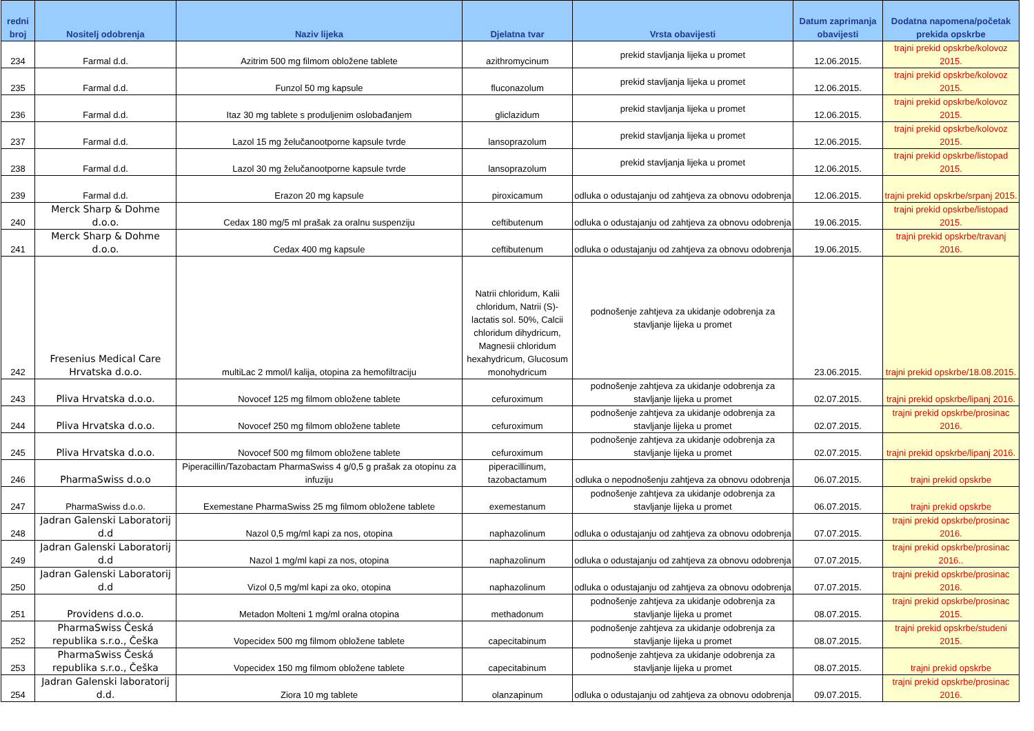| redni broj | Nositelj odobrenja | Naziv lijeka | Djelatna tvar | Vrsta obavijesti | Datum zaprimanja obavijesti | Dodatna napomena/početak prekida opskrbe |
| --- | --- | --- | --- | --- | --- | --- |
| 234 | Farmal d.d. | Azitrim 500 mg filmom obložene tablete | azithromycinum | prekid stavljanja lijeka u promet | 12.06.2015. | trajni prekid opskrbe/kolovoz 2015. |
| 235 | Farmal d.d. | Funzol 50 mg kapsule | fluconazolum | prekid stavljanja lijeka u promet | 12.06.2015. | trajni prekid opskrbe/kolovoz 2015. |
| 236 | Farmal d.d. | Itaz 30 mg tablete s produljenim oslobađanjem | gliclazidum | prekid stavljanja lijeka u promet | 12.06.2015. | trajni prekid opskrbe/kolovoz 2015. |
| 237 | Farmal d.d. | Lazol 15 mg želučanootporne kapsule tvrde | lansoprazolum | prekid stavljanja lijeka u promet | 12.06.2015. | trajni prekid opskrbe/kolovoz 2015. |
| 238 | Farmal d.d. | Lazol 30 mg želučanootporne kapsule tvrde | lansoprazolum | prekid stavljanja lijeka u promet | 12.06.2015. | trajni prekid opskrbe/listopad 2015. |
| 239 | Farmal d.d. | Erazon 20 mg kapsule | piroxicamum | odluka o odustajanju od zahtjeva za obnovu odobrenja | 12.06.2015. | trajni prekid opskrbe/srpanj 2015. |
| 240 | Merck Sharp & Dohme d.o.o. | Cedax 180 mg/5 ml prašak za oralnu suspenziju | ceftibutenum | odluka o odustajanju od zahtjeva za obnovu odobrenja | 19.06.2015. | trajni prekid opskrbe/listopad 2015. |
| 241 | Merck Sharp & Dohme d.o.o. | Cedax 400 mg kapsule | ceftibutenum | odluka o odustajanju od zahtjeva za obnovu odobrenja | 19.06.2015. | trajni prekid opskrbe/travanj 2016. |
| 242 | Fresenius Medical Care Hrvatska d.o.o. | multiLac 2 mmol/l kalija, otopina za hemofiltraciju | Natrii chloridum, Kalii chloridum, Natrii (S)-lactatis sol. 50%, Calcii chloridum dihydricum, Magnesii chloridum hexahydricum, Glucosum monohydricum | podnošenje zahtjeva za ukidanje odobrenja za stavljanje lijeka u promet | 23.06.2015. | trajni prekid opskrbe/18.08.2015. |
| 243 | Pliva Hrvatska d.o.o. | Novocef 125 mg filmom obložene tablete | cefuroximum | podnošenje zahtjeva za ukidanje odobrenja za stavljanje lijeka u promet | 02.07.2015. | trajni prekid opskrbe/lipanj 2016. |
| 244 | Pliva Hrvatska d.o.o. | Novocef 250 mg filmom obložene tablete | cefuroximum | podnošenje zahtjeva za ukidanje odobrenja za stavljanje lijeka u promet | 02.07.2015. | trajni prekid opskrbe/prosinac 2016. |
| 245 | Pliva Hrvatska d.o.o. | Novocef 500 mg filmom obložene tablete | cefuroximum | podnošenje zahtjeva za ukidanje odobrenja za stavljanje lijeka u promet | 02.07.2015. | trajni prekid opskrbe/lipanj 2016. |
| 246 | PharmaSwiss d.o.o | Piperacillin/Tazobactam PharmaSwiss 4 g/0,5 g prašak za otopinu za infuziju | piperacillinum, tazobactamum | odluka o nepodnošenju zahtjeva za obnovu odobrenja | 06.07.2015. | trajni prekid opskrbe |
| 247 | PharmaSwiss d.o.o. | Exemestane PharmaSwiss 25 mg filmom obložene tablete | exemestanum | podnošenje zahtjeva za ukidanje odobrenja za stavljanje lijeka u promet | 06.07.2015. | trajni prekid opskrbe |
| 248 | Jadran Galenski Laboratorij d.d | Nazol 0,5 mg/ml kapi za nos, otopina | naphazolinum | odluka o odustajanju od zahtjeva za obnovu odobrenja | 07.07.2015. | trajni prekid opskrbe/prosinac 2016. |
| 249 | Jadran Galenski Laboratorij d.d | Nazol 1 mg/ml kapi za nos, otopina | naphazolinum | odluka o odustajanju od zahtjeva za obnovu odobrenja | 07.07.2015. | trajni prekid opskrbe/prosinac 2016.. |
| 250 | Jadran Galenski Laboratorij d.d | Vizol 0,5 mg/ml kapi za oko, otopina | naphazolinum | odluka o odustajanju od zahtjeva za obnovu odobrenja | 07.07.2015. | trajni prekid opskrbe/prosinac 2016. |
| 251 | Providens d.o.o. | Metadon Molteni 1 mg/ml oralna otopina | methadonum | podnošenje zahtjeva za ukidanje odobrenja za stavljanje lijeka u promet | 08.07.2015. | trajni prekid opskrbe/prosinac 2015. |
| 252 | PharmaSwiss Česká republika s.r.o., Češka | Vopecidex 500 mg filmom obložene tablete | capecitabinum | podnošenje zahtjeva za ukidanje odobrenja za stavljanje lijeka u promet | 08.07.2015. | trajni prekid opskrbe/studeni 2015. |
| 253 | PharmaSwiss Česká republika s.r.o., Češka | Vopecidex 150 mg filmom obložene tablete | capecitabinum | podnošenje zahtjeva za ukidanje odobrenja za stavljanje lijeka u promet | 08.07.2015. | trajni prekid opskrbe |
| 254 | Jadran Galenski laboratorij d.d. | Ziora 10 mg tablete | olanzapinum | odluka o odustajanju od zahtjeva za obnovu odobrenja | 09.07.2015. | trajni prekid opskrbe/prosinac 2016. |